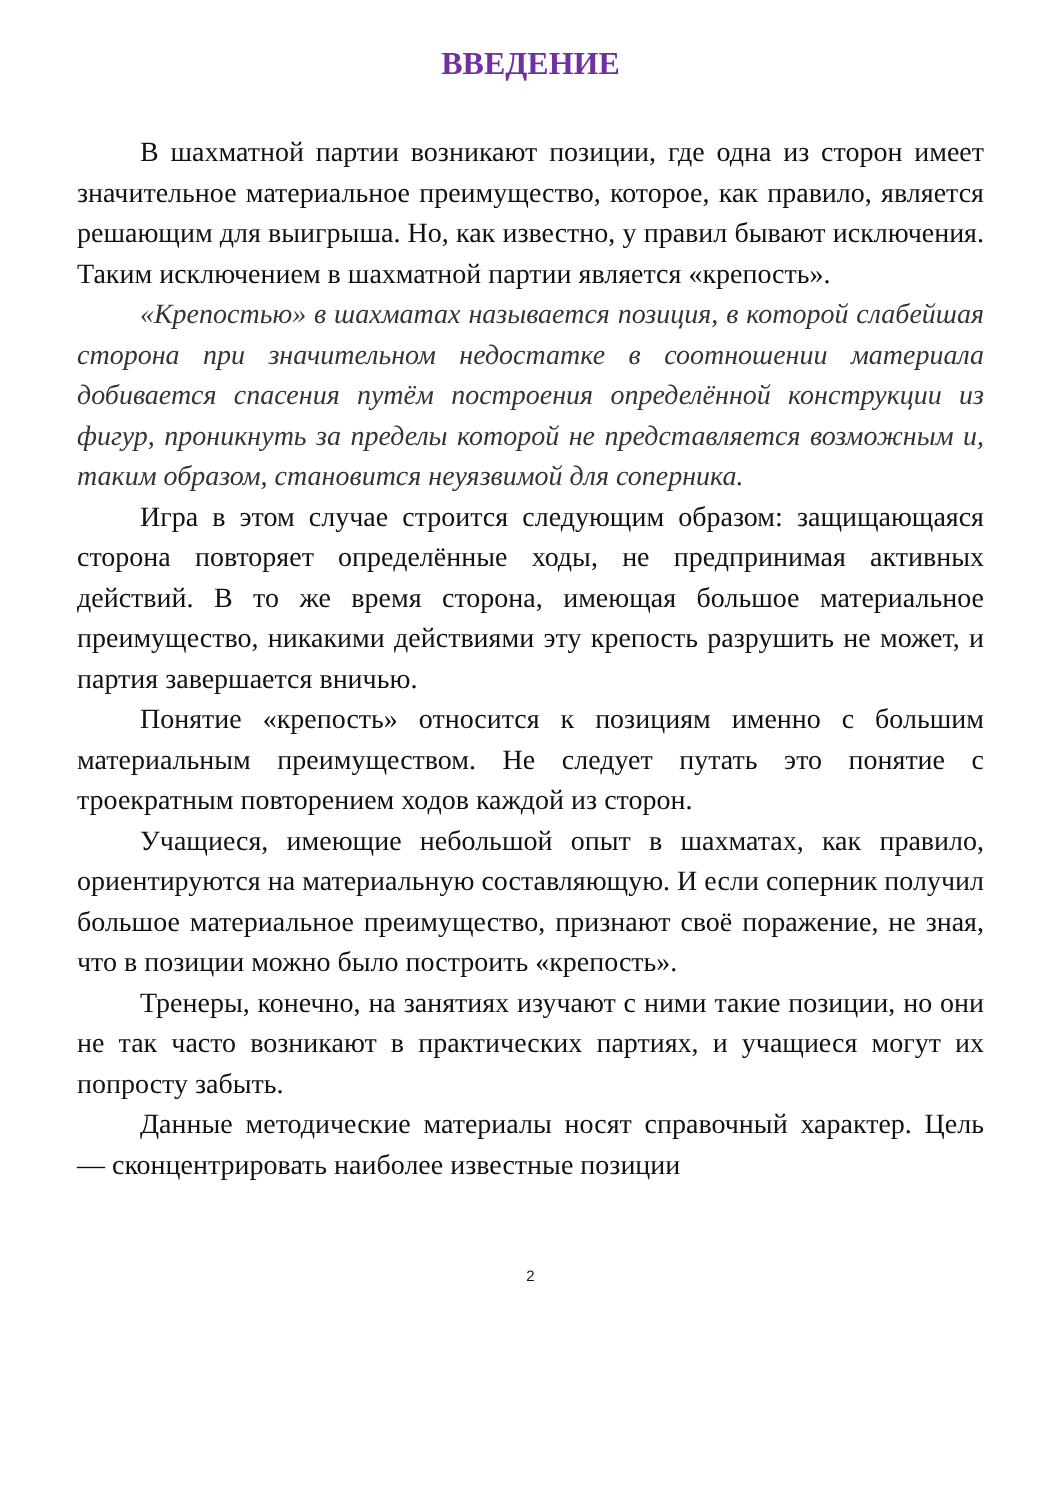ВВЕДЕНИЕ
В шахматной партии возникают позиции, где одна из сторон имеет значительное материальное преимущество, которое, как правило, является решающим для выигрыша. Но, как известно, у правил бывают исключения. Таким исключением в шахматной партии является «крепость».
«Крепостью» в шахматах называется позиция, в которой слабейшая сторона при значительном недостатке в соотношении материала добивается спасения путём построения определённой конструкции из фигур, проникнуть за пределы которой не представляется возможным и, таким образом, становится неуязвимой для соперника.
Игра в этом случае строится следующим образом: защищающаяся сторона повторяет определённые ходы, не предпринимая активных действий. В то же время сторона, имеющая большое материальное преимущество, никакими действиями эту крепость разрушить не может, и партия завершается вничью.
Понятие «крепость» относится к позициям именно с большим материальным преимуществом. Не следует путать это понятие с троекратным повторением ходов каждой из сторон.
Учащиеся, имеющие небольшой опыт в шахматах, как правило, ориентируются на материальную составляющую. И если соперник получил большое материальное преимущество, признают своё поражение, не зная, что в позиции можно было построить «крепость».
Тренеры, конечно, на занятиях изучают с ними такие позиции, но они не так часто возникают в практических партиях, и учащиеся могут их попросту забыть.
Данные методические материалы носят справочный характер. Цель — сконцентрировать наиболее известные позиции
2